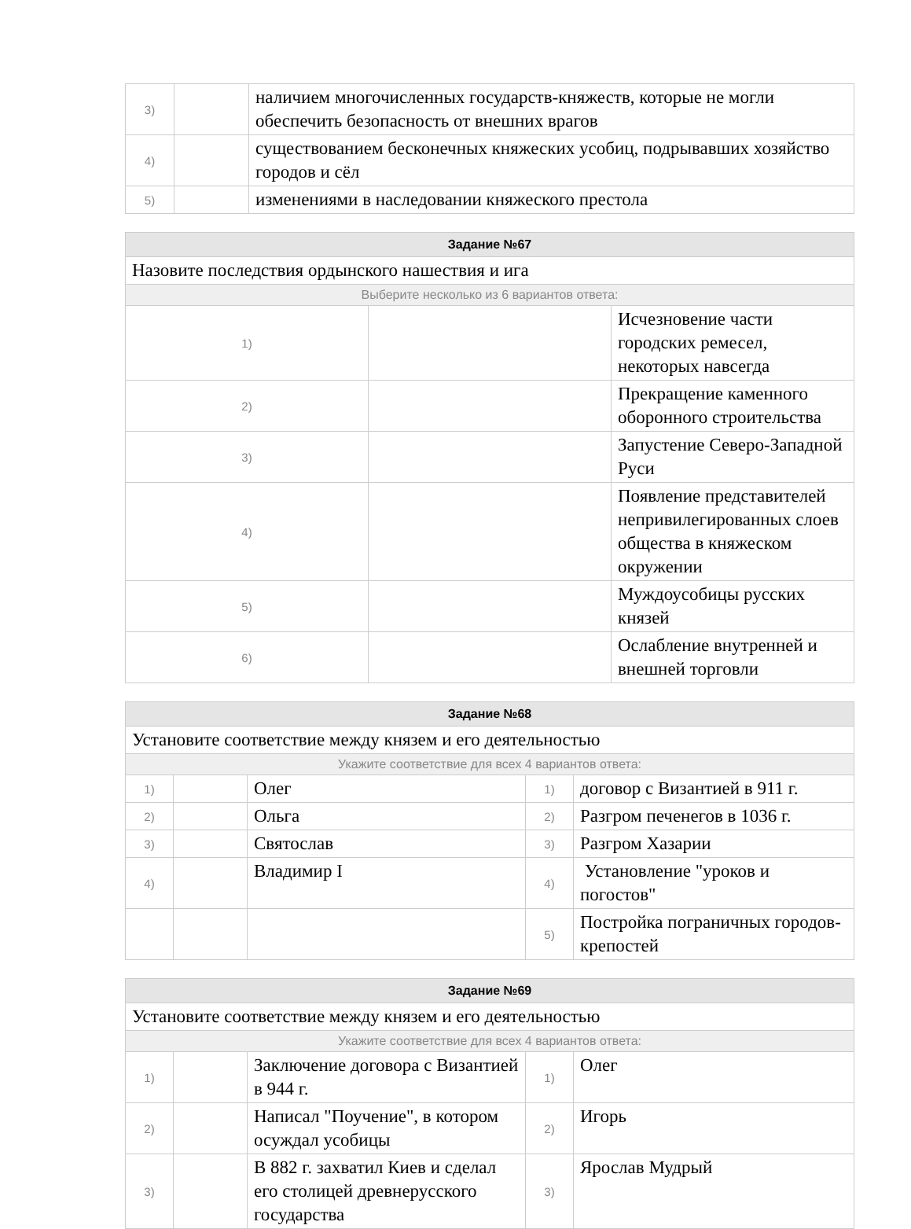| 3) | | наличием многочисленных государств-княжеств, которые не могли обеспечить безопасность от внешних врагов |
| 4) | | существованием бесконечных княжеских усобиц, подрывавших хозяйство городов и сёл |
| 5) | | изменениями в наследовании княжеского престола |
| Задание №67 | | |
| --- | --- | --- |
| Назовите последствия ордынского нашествия и ига | | |
| Выберите несколько из 6 вариантов ответа: | | |
| 1) | | Исчезновение части городских ремесел, некоторых навсегда |
| 2) | | Прекращение каменного оборонного строительства |
| 3) | | Запустение Северо-Западной Руси |
| 4) | | Появление представителей непривилегированных слоев общества в княжеском окружении |
| 5) | | Муждоусобицы русских князей |
| 6) | | Ослабление внутренней и внешней торговли |
| Задание №68 | | | | |
| --- | --- | --- | --- | --- |
| Установите соответствие между князем и его деятельностью | | | | |
| Укажите соответствие для всех 4 вариантов ответа: | | | | |
| 1) | | Олег | 1) | договор с Византией в 911 г. |
| 2) | | Ольга | 2) | Разгром печенегов в 1036 г. |
| 3) | | Святослав | 3) | Разгром Хазарии |
| 4) | | Владимир I | 4) | Установление "уроков и погостов" |
| | | | 5) | Постройка пограничных городов-крепостей |
| Задание №69 | | | | |
| --- | --- | --- | --- | --- |
| Установите соответствие между князем и его деятельностью | | | | |
| Укажите соответствие для всех 4 вариантов ответа: | | | | |
| 1) | | Заключение договора с Византией в 944 г. | 1) | Олег |
| 2) | | Написал "Поучение", в котором осуждал усобицы | 2) | Игорь |
| 3) | | В 882 г. захватил Киев и сделал его столицей древнерусского государства | 3) | Ярослав Мудрый |